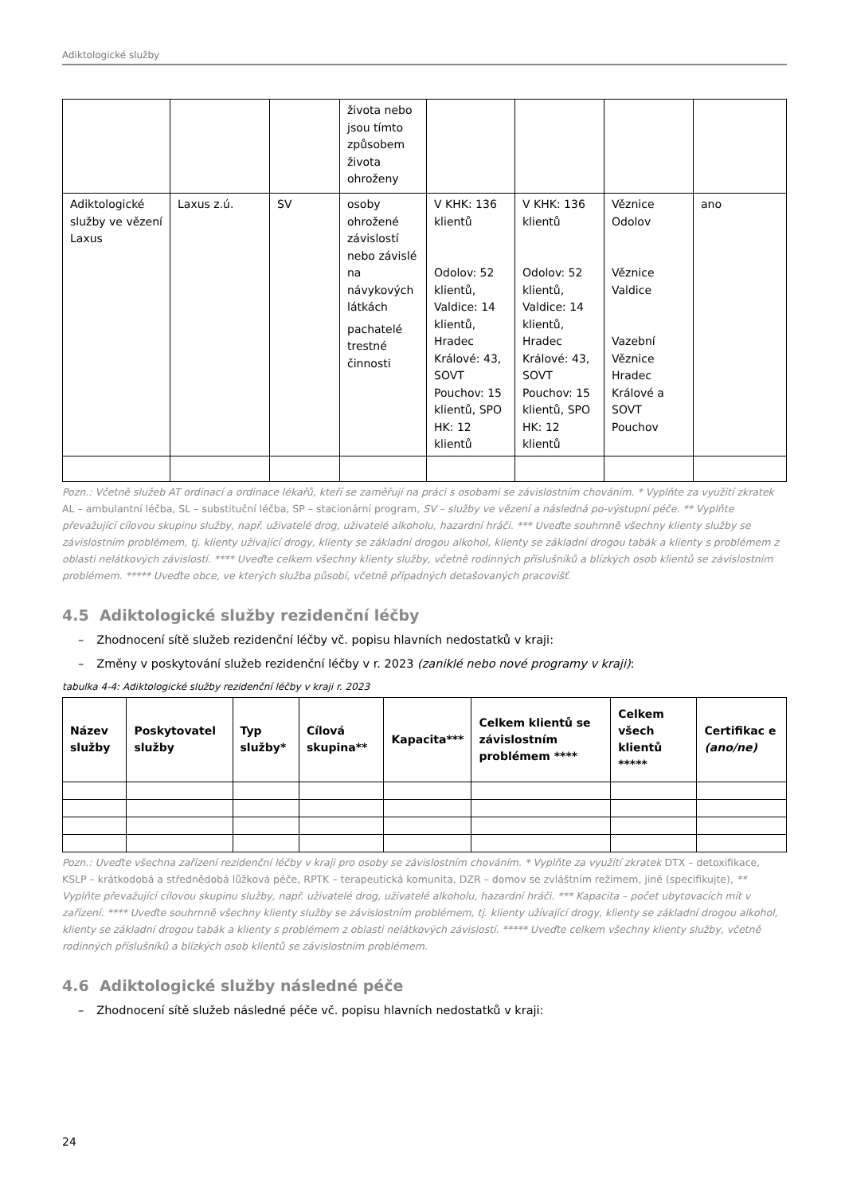Adiktologické služby
| | | | života nebo jsou tímto způsobem života ohroženy | | | | |
| Adiktologické služby ve vězení Laxus | Laxus z.ú. | SV | osoby ohrožené závislostí nebo závislé na návykových látkách pachatelé trestné činnosti | V KHK: 136 klientů Odolov: 52 klientů, Valdice: 14 klientů, Hradec Králové: 43, SOVT Pouchov: 15 klientů, SPO HK: 12 klientů | V KHK: 136 klientů Odolov: 52 klientů, Valdice: 14 klientů, Hradec Králové: 43, SOVT Pouchov: 15 klientů, SPO HK: 12 klientů | Věznice Odolov Věznice Valdice Vazební Věznice Hradec Králové a SOVT Pouchov | ano |
Pozn.: Včetně služeb AT ordinací a ordinace lékařů, kteří se zaměřují na práci s osobami se závislostním chováním. * Vyplňte za využití zkratek AL – ambulantní léčba, SL – substituční léčba, SP – stacionární program, SV – služby ve vězení a následná po-výstupní péče. ** Vyplňte převažující cílovou skupinu služby, např. uživatelé drog, uživatelé alkoholu, hazardní hráči. *** Uveďte souhrnně všechny klienty služby se závislostním problémem, tj. klienty užívající drogy, klienty se základní drogou alkohol, klienty se základní drogou tabák a klienty s problémem z oblasti nelátkových závislostí. **** Uveďte celkem všechny klienty služby, včetně rodinných příslušníků a blízkých osob klientů se závislostním problémem. ***** Uveďte obce, ve kterých služba působí, včetně případných detašovaných pracovišť.
4.5 Adiktologické služby rezidenční léčby
– Zhodnocení sítě služeb rezidenční léčby vč. popisu hlavních nedostatků v kraji:
– Změny v poskytování služeb rezidenční léčby v r. 2023 (zaniklé nebo nové programy v kraji):
tabulka 4-4: Adiktologické služby rezidenční léčby v kraji r. 2023
| Název služby | Poskytovatel služby | Typ služby* | Cílová skupina** | Kapacita*** | Celkem klientů se závislostním problémem **** | Celkem všech klientů ***** | Certifikac e (ano/ne) |
| --- | --- | --- | --- | --- | --- | --- | --- |
Pozn.: Uveďte všechna zařízení rezidenční léčby v kraji pro osoby se závislostním chováním. * Vyplňte za využití zkratek DTX – detoxifikace, KSLP – krátkodobá a střednědobá lůžková péče, RPTK – terapeutická komunita, DZR – domov se zvláštním režimem, jiné (specifikujte), ** Vyplňte převažující cílovou skupinu služby, např. uživatelé drog, uživatelé alkoholu, hazardní hráči. *** Kapacita – počet ubytovacích mít v zařízení. **** Uveďte souhrnně všechny klienty služby se závislostním problémem, tj. klienty užívající drogy, klienty se základní drogou alkohol, klienty se základní drogou tabák a klienty s problémem z oblasti nelátkových závislostí. ***** Uveďte celkem všechny klienty služby, včetně rodinných příslušníků a blízkých osob klientů se závislostním problémem.
4.6 Adiktologické služby následné péče
– Zhodnocení sítě služeb následné péče vč. popisu hlavních nedostatků v kraji:
24